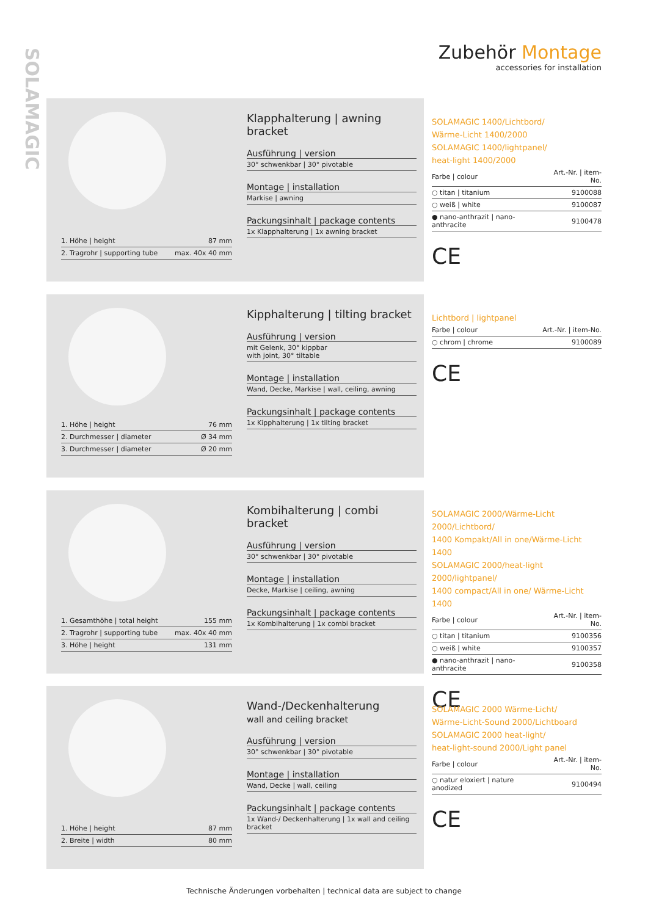SOLAMAGIC
Zubehör Montage
accessories for installation
| 1. Höhe / height | 87 mm |
| 2. Tragrohr / supporting tube | max. 40x 40 mm |
Klapphalterung | awning bracket
Ausführung | version
30° schwenkbar | 30° pivotable
Montage | installation
Markise | awning
Packungsinhalt | package contents
1x Klapphalterung | 1x awning bracket
SOLAMAGIC 1400/Lichtbord/
Wärme-Licht 1400/2000
SOLAMAGIC 1400/lightpanel/
heat-light 1400/2000
| Farbe / colour | Art.-Nr. / item-No. |
| ○ titan / titanium | 9100088 |
| ○ weiß / white | 9100087 |
| ● nano-anthrazit / nano-anthracite | 9100478 |
CE
| 1. Höhe / height | 76 mm |
| 2. Durchmesser / diameter | Ø 34 mm |
| 3. Durchmesser / diameter | Ø 20 mm |
Kipphalterung | tilting bracket
Ausführung | version
mit Gelenk, 30° kippbar
with joint, 30° tiltable
Montage | installation
Wand, Decke, Markise | wall, ceiling, awning
Packungsinhalt | package contents
1x Kipphalterung | 1x tilting bracket
Lichtbord | lightpanel
| Farbe / colour | Art.-Nr. / item-No. |
| ○ chrom / chrome | 9100089 |
CE
| 1. Gesamthöhe / total height | 155 mm |
| 2. Tragrohr / supporting tube | max. 40x 40 mm |
| 3. Höhe / height | 131 mm |
Kombihalterung | combi bracket
Ausführung | version
30° schwenkbar | 30° pivotable
Montage | installation
Decke, Markise | ceiling, awning
Packungsinhalt | package contents
1x Kombihalterung | 1x combi bracket
SOLAMAGIC 2000/Wärme-Licht 2000/Lichtbord/
1400 Kompakt/All in one/Wärme-Licht 1400
SOLAMAGIC 2000/heat-light 2000/lightpanel/
1400 compact/All in one/ Wärme-Licht 1400
| Farbe / colour | Art.-Nr. / item-No. |
| ○ titan / titanium | 9100356 |
| ○ weiß / white | 9100357 |
| ● nano-anthrazit / nano-anthracite | 9100358 |
CE
| 1. Höhe / height | 87 mm |
| 2. Breite / width | 80 mm |
Wand-/Deckenhalterung
wall and ceiling bracket
Ausführung | version
30° schwenkbar | 30° pivotable
Montage | installation
Wand, Decke | wall, ceiling
Packungsinhalt | package contents
1x Wand-/ Deckenhalterung | 1x wall and ceiling bracket
SOLAMAGIC 2000 Wärme-Licht/
Wärme-Licht-Sound 2000/Lichtboard
SOLAMAGIC 2000 heat-light/
heat-light-sound 2000/Light panel
| Farbe / colour | Art.-Nr. / item-No. |
| ○ natur eloxiert / nature anodized | 9100494 |
CE
Technische Änderungen vorbehalten | technical data are subject to change